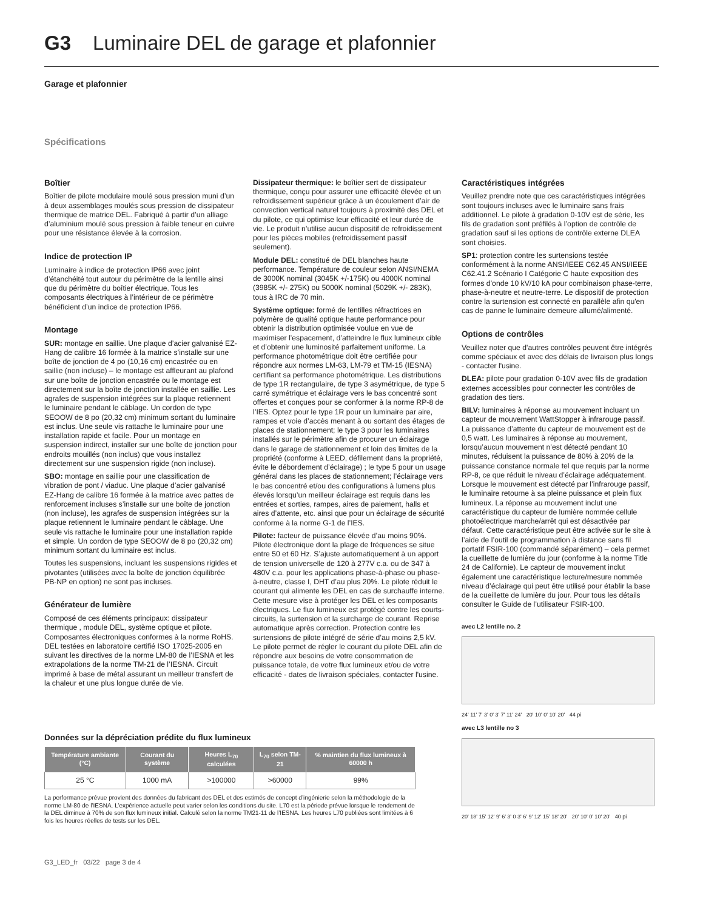G3 Luminaire DEL de garage et plafonnier
Garage et plafonnier
Spécifications
Boîtier
Boîtier de pilote modulaire moulé sous pression muni d’un à deux assemblages moulés sous pression de dissipateur thermique de matrice DEL. Fabriqué à partir d’un alliage d’aluminium moulé sous pression à faible teneur en cuivre pour une résistance élevée à la corrosion.
Indice de protection IP
Luminaire à indice de protection IP66 avec joint d’étanchéité tout autour du périmètre de la lentille ainsi que du périmètre du boîtier électrique. Tous les composants électriques à l’intérieur de ce périmètre bénéficient d’un indice de protection IP66.
Montage
SUR: montage en saillie. Une plaque d’acier galvanisé EZ-Hang de calibre 16 formée à la matrice s’installe sur une boîte de jonction de 4 po (10,16 cm) encastrée ou en saillie (non incluse) – le montage est affleurant au plafond sur une boîte de jonction encastrée ou le montage est directement sur la boîte de jonction installée en saillie. Les agrafes de suspension intégrées sur la plaque retiennent le luminaire pendant le câblage. Un cordon de type SEOOW de 8 po (20,32 cm) minimum sortant du luminaire est inclus. Une seule vis rattache le luminaire pour une installation rapide et facile. Pour un montage en suspension indirect, installer sur une boîte de jonction pour endroits mouillés (non inclus) que vous installez directement sur une suspension rigide (non incluse).
SBO: montage en saillie pour une classification de vibration de pont / viaduc. Une plaque d’acier galvanisé EZ-Hang de calibre 16 formée à la matrice avec pattes de renforcement incluses s’installe sur une boîte de jonction (non incluse), les agrafes de suspension intégrées sur la plaque retiennent le luminaire pendant le câblage. Une seule vis rattache le luminaire pour une installation rapide et simple. Un cordon de type SEOOW de 8 po (20,32 cm) minimum sortant du luminaire est inclus.
Toutes les suspensions, incluant les suspensions rigides et pivotantes (utilisées avec la boîte de jonction équilibrée PB-NP en option) ne sont pas incluses.
Générateur de lumière
Composé de ces éléments principaux: dissipateur thermique , module DEL, système optique et pilote. Composantes électroniques conformes à la norme RoHS. DEL testées en laboratoire certifié ISO 17025-2005 en suivant les directives de la norme LM-80 de l’IESNA et les extrapolations de la norme TM-21 de l’IESNA. Circuit imprimé à base de métal assurant un meilleur transfert de la chaleur et une plus longue durée de vie.
Dissipateur thermique: le boîtier sert de dissipateur thermique, conçu pour assurer une efficacité élevée et un refroidissement supérieur grâce à un écoulement d’air de convection vertical naturel toujours à proximité des DEL et du pilote, ce qui optimise leur efficacité et leur durée de vie. Le produit n’utilise aucun dispositif de refroidissement pour les pièces mobiles (refroidissement passif seulement).
Module DEL: constitué de DEL blanches haute performance. Température de couleur selon ANSI/NEMA de 3000K nominal (3045K +/-175K) ou 4000K nominal (3985K +/- 275K) ou 5000K nominal (5029K +/- 283K), tous à IRC de 70 min.
Système optique: formé de lentilles réfractrices en polymère de qualité optique haute performance pour obtenir la distribution optimisée voulue en vue de maximiser l’espacement, d’atteindre le flux lumineux cible et d’obtenir une luminosité parfaitement uniforme. La performance photométrique doit être certifiée pour répondre aux normes LM-63, LM-79 et TM-15 (IESNA) certifiant sa performance photométrique. Les distributions de type 1R rectangulaire, de type 3 asymétrique, de type 5 carré symétrique et éclairage vers le bas concentré sont offertes et conçues pour se conformer à la norme RP-8 de l’IES. Optez pour le type 1R pour un luminaire par aire, rampes et voie d’accès menant à ou sortant des étages de places de stationnement; le type 3 pour les luminaires installés sur le périmètre afin de procurer un éclairage dans le garage de stationnement et loin des limites de la propriété (conforme à LEED, défilement dans la propriété, évite le débordement d’éclairage) ; le type 5 pour un usage général dans les places de stationnement; l’éclairage vers le bas concentré et/ou des configurations à lumens plus élevés lorsqu’un meilleur éclairage est requis dans les entrées et sorties, rampes, aires de paiement, halls et aires d’attente, etc. ainsi que pour un éclairage de sécurité conforme à la norme G-1 de l’IES.
Pilote: facteur de puissance élevée d’au moins 90%. Pilote électronique dont la plage de fréquences se situe entre 50 et 60 Hz. S’ajuste automatiquement à un apport de tension universelle de 120 à 277V c.a. ou de 347 à 480V c.a. pour les applications phase-à-phase ou phase-à-neutre, classe I, DHT d’au plus 20%. Le pilote réduit le courant qui alimente les DEL en cas de surchauffe interne. Cette mesure vise à protéger les DEL et les composants électriques. Le flux lumineux est protégé contre les courts-circuits, la surtension et la surcharge de courant. Reprise automatique après correction. Protection contre les surtensions de pilote intégré de série d’au moins 2,5 kV. Le pilote permet de régler le courant du pilote DEL afin de répondre aux besoins de votre consommation de puissance totale, de votre flux lumineux et/ou de votre efficacité - dates de livraison spéciales, contacter l'usine.
Caractéristiques intégrées
Veuillez prendre note que ces caractéristiques intégrées sont toujours incluses avec le luminaire sans frais additionnel. Le pilote à gradation 0-10V est de série, les fils de gradation sont préfilés à l’option de contrôle de gradation sauf si les options de contrôle externe DLEA sont choisies.
SP1: protection contre les surtensions testée conformément à la norme ANSI/IEEE C62.45 ANSI/IEEE C62.41.2 Scénario I Catégorie C haute exposition des formes d’onde 10 kV/10 kA pour combinaison phase-terre, phase-à-neutre et neutre-terre. Le dispositif de protection contre la surtension est connecté en parallèle afin qu'en cas de panne le luminaire demeure allumé/alimenté.
Options de contrôles
Veuillez noter que d'autres contrôles peuvent être intégrés comme spéciaux et avec des délais de livraison plus longs - contacter l'usine.
DLEA: pilote pour gradation 0-10V avec fils de gradation externes accessibles pour connecter les contrôles de gradation des tiers.
BILV: luminaires à réponse au mouvement incluant un capteur de mouvement WattStopper à infrarouge passif. La puissance d’attente du capteur de mouvement est de 0,5 watt. Les luminaires à réponse au mouvement, lorsqu’aucun mouvement n’est détecté pendant 10 minutes, réduisent la puissance de 80% à 20% de la puissance constance normale tel que requis par la norme RP-8, ce que réduit le niveau d’éclairage adéquatement. Lorsque le mouvement est détecté par l’infrarouge passif, le luminaire retourne à sa pleine puissance et plein flux lumineux. La réponse au mouvement inclut une caractéristique du capteur de lumière nommée cellule photoélectrique marche/arrêt qui est désactivée par défaut. Cette caractéristique peut être activée sur le site à l’aide de l’outil de programmation à distance sans fil portatif FSIR-100 (commandé séparément) – cela permet la cueillette de lumière du jour (conforme à la norme Title 24 de Californie). Le capteur de mouvement inclut également une caractéristique lecture/mesure nommée niveau d’éclairage qui peut être utilisé pour établir la base de la cueillette de lumière du jour. Pour tous les détails consulter le Guide de l’utilisateur FSIR-100.
avec L2 lentille no. 2
24' 11' 7' 3' 0' 3' 7' 11' 24' 20' 10' 0' 10' 20' 44 pi
avec L3 lentille no 3
20' 18' 15' 12' 9' 6' 3' 0 3' 6' 9' 12' 15' 18' 20' 20' 10' 0' 10' 20' 40 pi
Données sur la dépréciation prédite du flux lumineux
| Température ambiante (°C) | Courant du système | Heures L<sub>70</sub> calculées | L<sub>70</sub> selon TM-21 | % maintien du flux lumineux à 60000 h |
| --- | --- | --- | --- | --- |
| 25 °C | 1000 mA | >100000 | >60000 | 99% |
La performance prévue provient des données du fabricant des DEL et des estimés de concept d’ingénierie selon la méthodologie de la norme LM-80 de l’IESNA. L’expérience actuelle peut varier selon les conditions du site. L70 est la période prévue lorsque le rendement de la DEL diminue à 70% de son flux lumineux initial. Calculé selon la norme TM21-11 de l’IESNA. Les heures L70 publiées sont limitées à 6 fois les heures réelles de tests sur les DEL.
G3_LED_fr 03/22 page 3 de 4